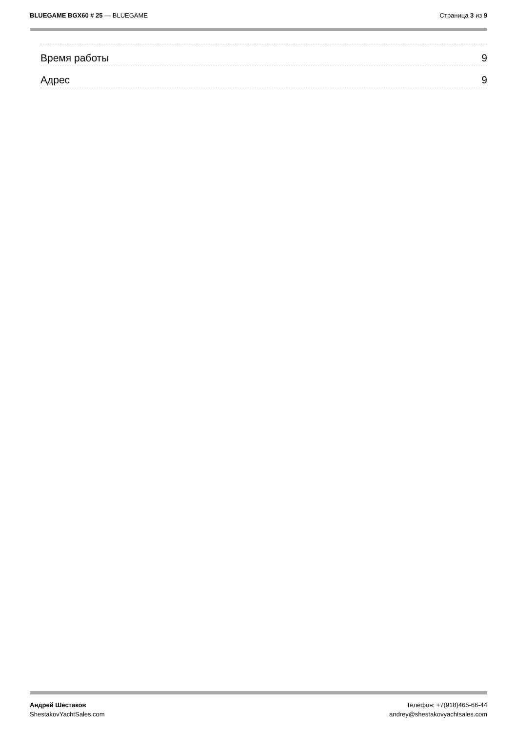BLUEGAME BGX60 # 25 — BLUEGAME Страница 3 из 9
Время работы 9
Адрес 9
Андрей Шестаков
ShestakovYachtSales.com
Телефон: +7(918)465-66-44
andrey@shestakovyachtsales.com